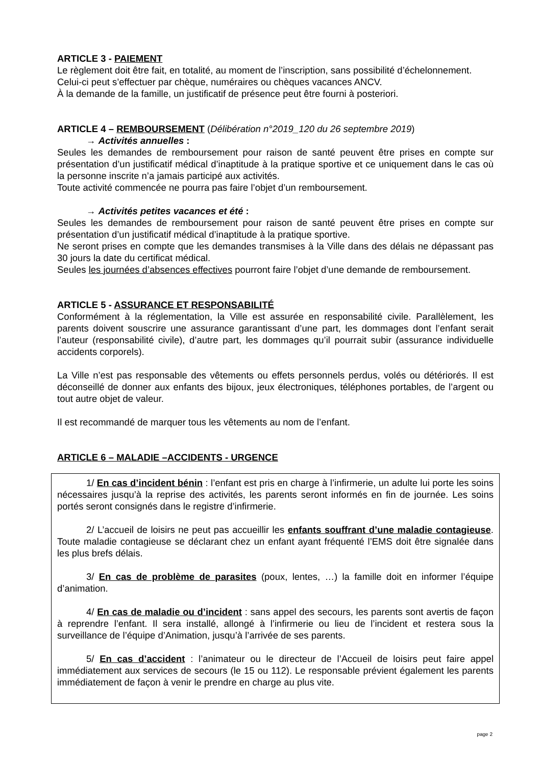ARTICLE 3 - PAIEMENT
Le règlement doit être fait, en totalité, au moment de l’inscription, sans possibilité d’échelonnement.
Celui-ci peut s’effectuer par chèque, numéraires ou chèques vacances ANCV.
À la demande de la famille, un justificatif de présence peut être fourni à posteriori.
ARTICLE 4 – REMBOURSEMENT (Délibération n°2019_120 du 26 septembre 2019)
→ Activités annuelles :
Seules les demandes de remboursement pour raison de santé peuvent être prises en compte sur présentation d’un justificatif médical d’inaptitude à la pratique sportive et ce uniquement dans le cas où la personne inscrite n’a jamais participé aux activités.
Toute activité commencée ne pourra pas faire l’objet d’un remboursement.
→ Activités petites vacances et été :
Seules les demandes de remboursement pour raison de santé peuvent être prises en compte sur présentation d’un justificatif médical d’inaptitude à la pratique sportive.
Ne seront prises en compte que les demandes transmises à la Ville dans des délais ne dépassant pas 30 jours la date du certificat médical.
Seules les journées d’absences effectives pourront faire l’objet d’une demande de remboursement.
ARTICLE 5 - ASSURANCE ET RESPONSABILITÉ
Conformément à la réglementation, la Ville est assurée en responsabilité civile. Parallèlement, les parents doivent souscrire une assurance garantissant d’une part, les dommages dont l’enfant serait l’auteur (responsabilité civile), d’autre part, les dommages qu’il pourrait subir (assurance individuelle accidents corporels).
La Ville n’est pas responsable des vêtements ou effets personnels perdus, volés ou détériorés. Il est déconseillé de donner aux enfants des bijoux, jeux électroniques, téléphones portables, de l’argent ou tout autre objet de valeur.
Il est recommandé de marquer tous les vêtements au nom de l’enfant.
ARTICLE 6 – MALADIE –ACCIDENTS - URGENCE
1/ En cas d’incident bénin : l’enfant est pris en charge à l’infirmerie, un adulte lui porte les soins nécessaires jusqu’à la reprise des activités, les parents seront informés en fin de journée. Les soins portés seront consignés dans le registre d’infirmerie.
2/ L’accueil de loisirs ne peut pas accueillir les enfants souffrant d’une maladie contagieuse. Toute maladie contagieuse se déclarant chez un enfant ayant fréquenté l’EMS doit être signalée dans les plus brefs délais.
3/ En cas de problème de parasites (poux, lentes, …) la famille doit en informer l’équipe d’animation.
4/ En cas de maladie ou d’incident : sans appel des secours, les parents sont avertis de façon à reprendre l’enfant. Il sera installé, allongé à l’infirmerie ou lieu de l’incident et restera sous la surveillance de l’équipe d’Animation, jusqu’à l’arrivée de ses parents.
5/ En cas d’accident : l’animateur ou le directeur de l’Accueil de loisirs peut faire appel immédiatement aux services de secours (le 15 ou 112). Le responsable prévient également les parents immédiatement de façon à venir le prendre en charge au plus vite.
page 2